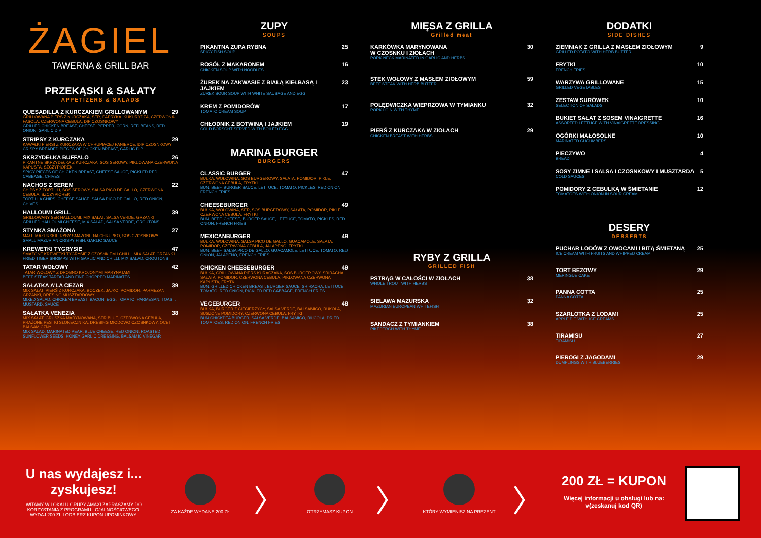ŻAGIEL
TAWERNA & GRILL BAR
PRZEKĄSKI & SAŁATY
APPETIZERS & SALADS
QUESADILLA Z KURCZAKIEM GRILLOWANYM 29
GRILLOWANA PIERŚ Z KURCZAKA, SER, PAPRYKA, KUKURYDZA, CZERWONA FASOLA, CZERWONA CEBULA, DIP CZOSNKOWY
GRILLED CHICKEN BREAST, CHEESE, PEPPER, CORN, RED BEANS, RED ONION, GARLIC DIP
STRIPSY Z KURCZAKA 29
KAWAŁKI PIERSI Z KURCZAKA W CHRUPIĄCEJ PANIERCE, DIP CZOSNKOWY
CRISPY BREADED PIECES OF CHICKEN BREAST, GARLIC DIP
SKRZYDEŁKA BUFFALO 26
PIKANTNE SKRZYDEŁKA Z KURCZAKA, SOS SEROWY, PIKLOWANA CZERWONA KAPUSTA, SZCZYPIOREK
SPICY PIECES OF CHICKEN BREAST, CHEESE SAUCE, PICKLED RED CABBAGE, CHIVES
NACHOS Z SEREM 22
CHIPSY Z TORTILLI, SOS SEROWY, SALSA PICO DE GALLO, CZERWONA CEBULA, SZCZYPIOREK
TORTILLA CHIPS, CHEESE SAUCE, SALSA PICO DE GALLO, RED ONION, CHIVES
HALLOUMI GRILL 39
GRILLOWANY SER HALLOUMI, MIX SAŁAT, SALSA VERDE, GRZANKI
GRILLED HALLOUMI CHEESE, MIX SALAD, SALSA VERDE, CROUTONS
STYNKA SMAŻONA 27
MAŁE MAZURSKIE RYBY SMAŻONE NA CHRUPKO, SOS CZOSNKOWY
SMALL MAZURIAN CRISPY FISH, GARLIC SAUCE
KREWETKI TYGRYSIE 47
SMAŻONE KREWETKI TYGRYSIE Z CZOSNKIEM I CHILLI, MIX SAŁAT, GRZANKI
FRIED TIGER SHRIMPS WITH GARLIC AND CHILLI, MIX SALAD, CROUTONS
TATAR WOŁOWY 42
TATAR WOŁOWY Z DROBNO KROJONYMI MARYNATAMI
BEEF STEAK TARTAR AND FINE CHOPPED MARINATES
SAŁATKA A'LA CEZAR 39
MIX SAŁAT, PIERŚ Z KURCZAKA, BOCZEK, JAJKO, POMIDOR, PARMEZAN GRZANKI, DRESING MUSZTARDOWY
MIXED SALAD, CHICKEN BREAST, BACON, EGG, TOMATO, PARMESAN, TOAST, MUSTARD, SAUCE
SAŁATKA VENEZIA 38
MIX SAŁAT, GRUSZKA MARYNOWANA, SER BLUE, CZERWONA CEBULA, PRAŻONE PESTKI SŁONECZNIKA, DRESING MIODOWO CZOSNKOWY, OCET BALSAMICZNY
MIX SALAD, MARINATED PEAR, BLUE CHEESE, RED ONION, ROASTED SUNFLOWER SEEDS, HONEY GARLIC DRESSING, BALSAMIC VINEGAR
ZUPY
SOUPS
PIKANTNA ZUPA RYBNA 25
SPICY FISH SOUP
ROSÓŁ Z MAKARONEM 16
CHICKEN SOUP WITH NOODLES
ŻUREK NA ZAKWASIE Z BIAŁĄ KIEŁBASĄ I JAJKIEM 23
ZUREK SOUR SOUP WITH WHITE SAUSAGE AND EGG
KREM Z POMIDORÓW 17
TOMATO CREAM SOUP
CHŁODNIK Z BOTWINĄ I JAJKIEM 19
COLD BORSCHT SERVED WITH BOILED EGG
MARINA BURGER
BURGERS
CLASSIC BURGER 47
BUŁKA, WOŁOWINA, SOS BURGEROWY, SAŁATA, POMIDOR, PIKLE, CZERWONA CEBULA, FRYTKI
BUN, BEEF, BURGER SAUCE, LETTUCE, TOMATO, PICKLES, RED ONION, FRENCH FRIES
CHEESEBURGER 49
BUŁKA, WOŁOWINA, SER, SOS BURGEROWY, SAŁATA, POMIDOR, PIKLE, CZERWONA CEBULA, FRYTKI
BUN, BEEF, CHEESE, BURGER SAUCE, LETTUCE, TOMATO, PICKLES, RED ONION, FRENCH FRIES
MEXICANBURGER 49
BUŁKA, WOŁOWINA, SALSA PICO DE GALLO, GUACAMOLE, SAŁATA, POMIDOR, CZERWONA CEBULA, JALAPENO, FRYTKI
BUN, BEEF, SALSA PICO DE GALLO, GUACAMOLE, LETTUCE, TOMATO, RED ONION, JALAPENO, FRENCH FRIES
CHICKEN CHEESEBURGER 49
BUŁKA, GRILLOWANA PIERŚ KURACZAKA, SOS BURGEROWY, SRIRACHA, SAŁATA, POMIDOR, CZERWONA CEBULA, PIKLOWANA CZERWONA KAPUSTA, FRYTKI
BUN, GRILLED CHICKEN BREAST, BURGER SAUCE, SRIRACHA, LETTUCE, TOMATO, RED ONION, PICKLED RED CABBAGE, FRENCH FRIES
VEGEBURGER 48
BUŁKA, BURGER Z CIECIERZYCY, SALSA VERDE, BALSAMICO, RUKOLA, SUSZONE POMIDORY, CZERWONA CEBULA, FRYTKI
BUN CHICKPEA BURGER, SALSA VERDE, BALSAMICO, RUCOLA, DRIED TOMATOES, RED ONION, FRENCH FRIES
MIĘSA Z GRILLA
Grilled meat
KARKÓWKA MARYNOWANA
W CZOSNKU I ZIOŁACH 30
PORK NECK MARINATED IN GARLIC AND HERBS
STEK WOŁOWY Z MASŁEM ZIOŁOWYM 59
BEEF STEAK WITH HERB BUTTER
POLĘDWICZKA WIEPRZOWA W TYMIANKU 32
PORK LOIN WITH THYME
PIERŚ Z KURCZAKA W ZIOŁACH 29
CHICKEN BREAST WITH HERBS
RYBY Z GRILLA
GRILLED FISH
PSTRĄG W CAŁOŚCI W ZIOŁACH 38
WHOLE TROUT WITH HERBS
SIELAWA MAZURSKA 32
MAZURIAN EUROPEAN WHITEFISH
SANDACZ Z TYMIANKIEM 38
PIKEPERCH WITH THYME
DODATKI
SIDE DISHES
ZIEMNIAK Z GRILLA Z MASŁEM ZIOŁOWYM 9
GRILLED POTATO WITH HERB BUTTER
FRYTKI 10
FRENCH FRIES
WARZYWA GRILLOWANE 15
GRILLED VEGETABLES
ZESTAW SURÓWEK 10
SELECTION OF SALADS
BUKIET SAŁAT Z SOSEM VINAIGRETTE 16
ASSORTED LETTUCE WITH VINAIGRETTE DRESSING
OGÓRKI MAŁOSOLNE 10
MARINATED CUCUMBERS
PIECZYWO 4
BREAD
SOSY ZIMNE I SALSA I CZOSNKOWY I MUSZTARDA 5
COLD SAUCES
POMIDORY Z CEBULKĄ W ŚMIETANIE 12
TOMATOES WITH ONION IN SOUR CREAM
DESERY
DESSERTS
PUCHAR LODÓW Z OWOCAMI I BITĄ ŚMIETANĄ 25
ICE CREAM WITH FRUITS AND WHIPPED CREAM
TORT BEZOWY 29
MERINGUE CAKE
PANNA COTTA 25
PANNA COTTA
SZARLOTKA Z LODAMI 25
APPLE PIE WITH ICE CREAMS
TIRAMISU 27
TIRAMISU
PIEROGI Z JAGODAMI 29
DUMPLINGS WITH BLUEBERRIES
U nas wydajesz i... zyskujesz!
WITAMY W LOKALU GRUPY AMAXI ZAPRASZAMY DO KORZYSTANIA Z PROGRAMU LOJALNOŚCIOWEGO. WYDAJ 200 ZŁ I ODBIERZ KUPON UPOMINKOWY.
ZA KAŻDE WYDANE 200 ZŁ
〉
OTRZYMASZ KUPON
〉
KTÓRY WYMIENISZ NA PREZENT
〉
200 ZŁ = KUPON
Więcej informacji u obsługi lub na: v(zeskanuj kod QR)